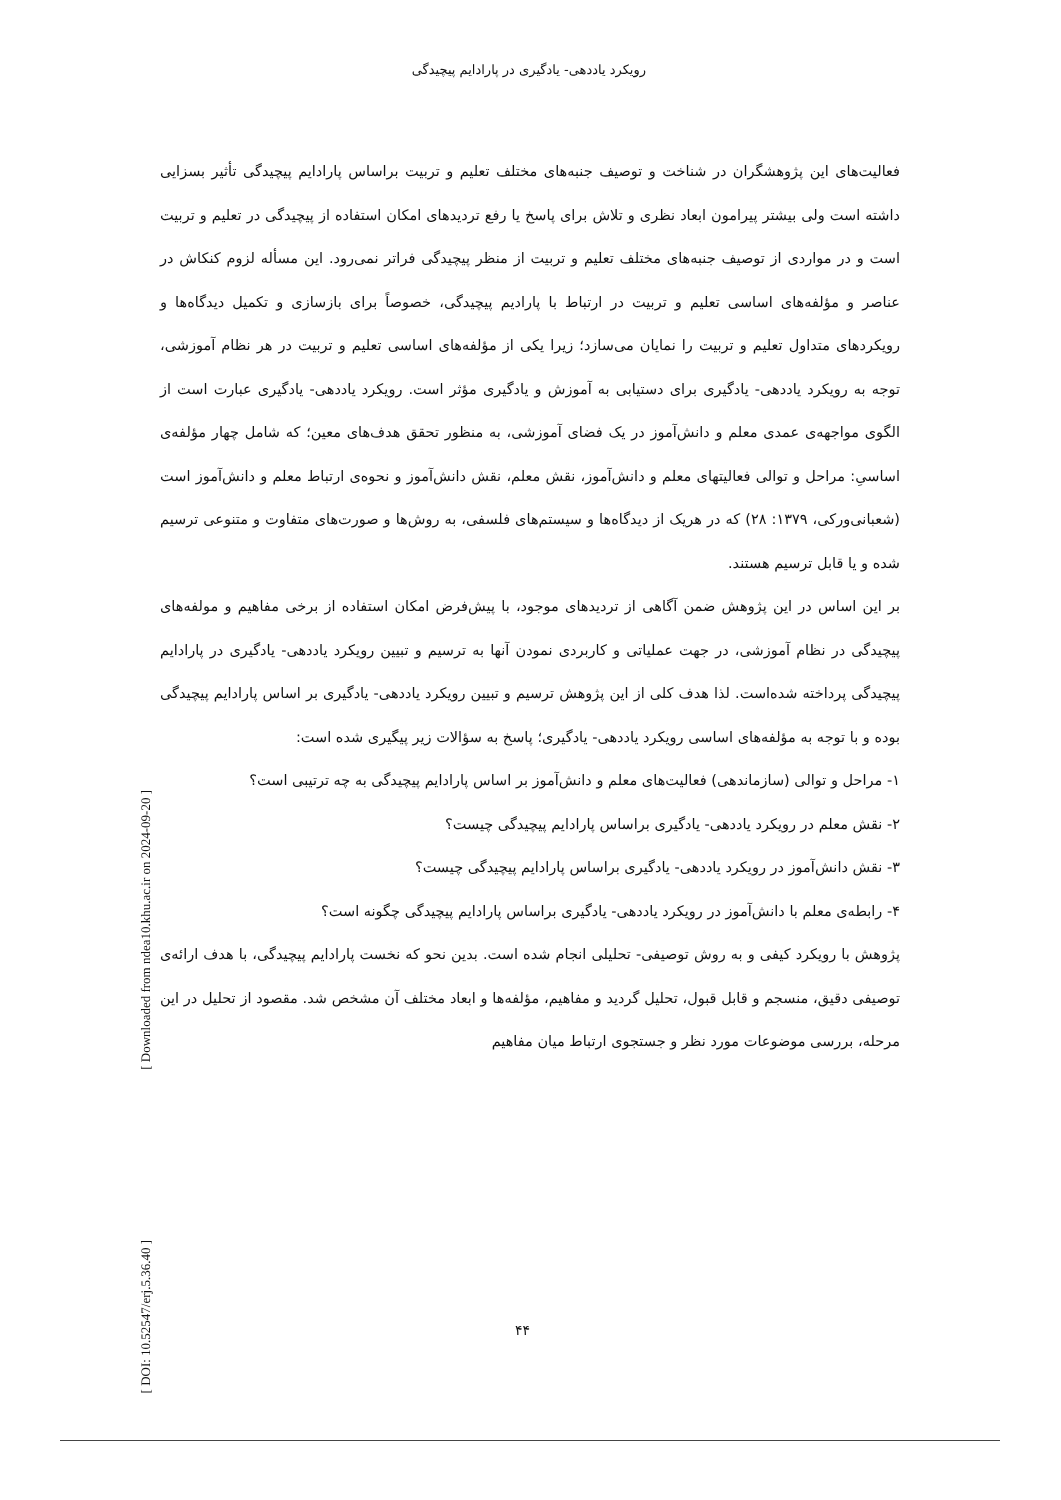رویکرد یاددهی- یادگیری در پارادایم پیچیدگی
[ Downloaded from ndea10.khu.ac.ir on 2024-09-20 ]
[ DOI: 10.52547/erj.5.36.40 ]
فعالیت‌های این پژوهشگران در شناخت و توصیف جنبه‌های مختلف تعلیم و تربیت براساس پارادایم پیچیدگی تأثیر بسزایی داشته است ولی بیشتر پیرامون ابعاد نظری و تلاش برای پاسخ یا رفع تردیدهای امکان استفاده از پیچیدگی در تعلیم و تربیت است و در مواردی از توصیف جنبه‌های مختلف تعلیم و تربیت از منظر پیچیدگی فراتر نمی‌رود. این مسأله لزوم کنکاش در عناصر و مؤلفه‌های اساسی تعلیم و تربیت در ارتباط با پارادیم پیچیدگی، خصوصاً برای بازسازی و تکمیل دیدگاه‌ها و رویکردهای متداول تعلیم و تربیت را نمایان می‌سازد؛ زیرا یکی از مؤلفه‌های اساسی تعلیم و تربیت در هر نظام آموزشی، توجه به رویکرد یاددهی- یادگیری برای دستیابی به آموزش و یادگیری مؤثر است. رویکرد یاددهی- یادگیری عبارت است از الگوی مواجهه‌ی عمدی معلم و دانش‌آموز در یک فضای آموزشی، به منظور تحقق هدف‌های معین؛ که شامل چهار مؤلفه‌ی اساسیِ: مراحل و توالی فعالیتهای معلم و دانش‌آموز، نقش معلم، نقش دانش‌آموز و نحوه‌ی ارتباط معلم و دانش‌آموز است (شعبانی‌ورکی، ۱۳۷۹: ۲۸) که در هریک از دیدگاه‌ها و سیستم‌های فلسفی، به روش‌ها و صورت‌های متفاوت و متنوعی ترسیم شده و یا قابل ترسیم هستند.
بر این اساس در این پژوهش ضمن آگاهی از تردیدهای موجود، با پیش‌فرض امکان استفاده از برخی مفاهیم و مولفه‌های پیچیدگی در نظام آموزشی، در جهت عملیاتی و کاربردی نمودن آنها به ترسیم و تبیین رویکرد یاددهی- یادگیری در پارادایم پیچیدگی پرداخته شده‌است. لذا هدف کلی از این پژوهش ترسیم و تبیین رویکرد یاددهی- یادگیری بر اساس پارادایم پیچیدگی بوده و با توجه به مؤلفه‌های اساسی رویکرد یاددهی- یادگیری؛ پاسخ به سؤالات زیر پیگیری شده است:
۱- مراحل و توالی (سازماندهی) فعالیت‌های معلم و دانش‌آموز بر اساس پارادایم پیچیدگی به چه ترتیبی است؟
۲- نقش معلم در رویکرد یاددهی- یادگیری براساس پارادایم پیچیدگی چیست؟
۳- نقش دانش‌آموز در رویکرد یاددهی- یادگیری براساس پارادایم پیچیدگی چیست؟
۴- رابطه‌ی معلم با دانش‌آموز در رویکرد یاددهی- یادگیری براساس پارادایم پیچیدگی چگونه است؟
پژوهش با رویکرد کیفی و به روش توصیفی- تحلیلی انجام شده است. بدین نحو که نخست پارادایم پیچیدگی، با هدف ارائه‌ی توصیفی دقیق، منسجم و قابل قبول، تحلیل گردید و مفاهیم، مؤلفه‌ها و ابعاد مختلف آن مشخص شد. مقصود از تحلیل در این مرحله، بررسی موضوعات مورد نظر و جستجوی ارتباط میان مفاهیم
۴۴